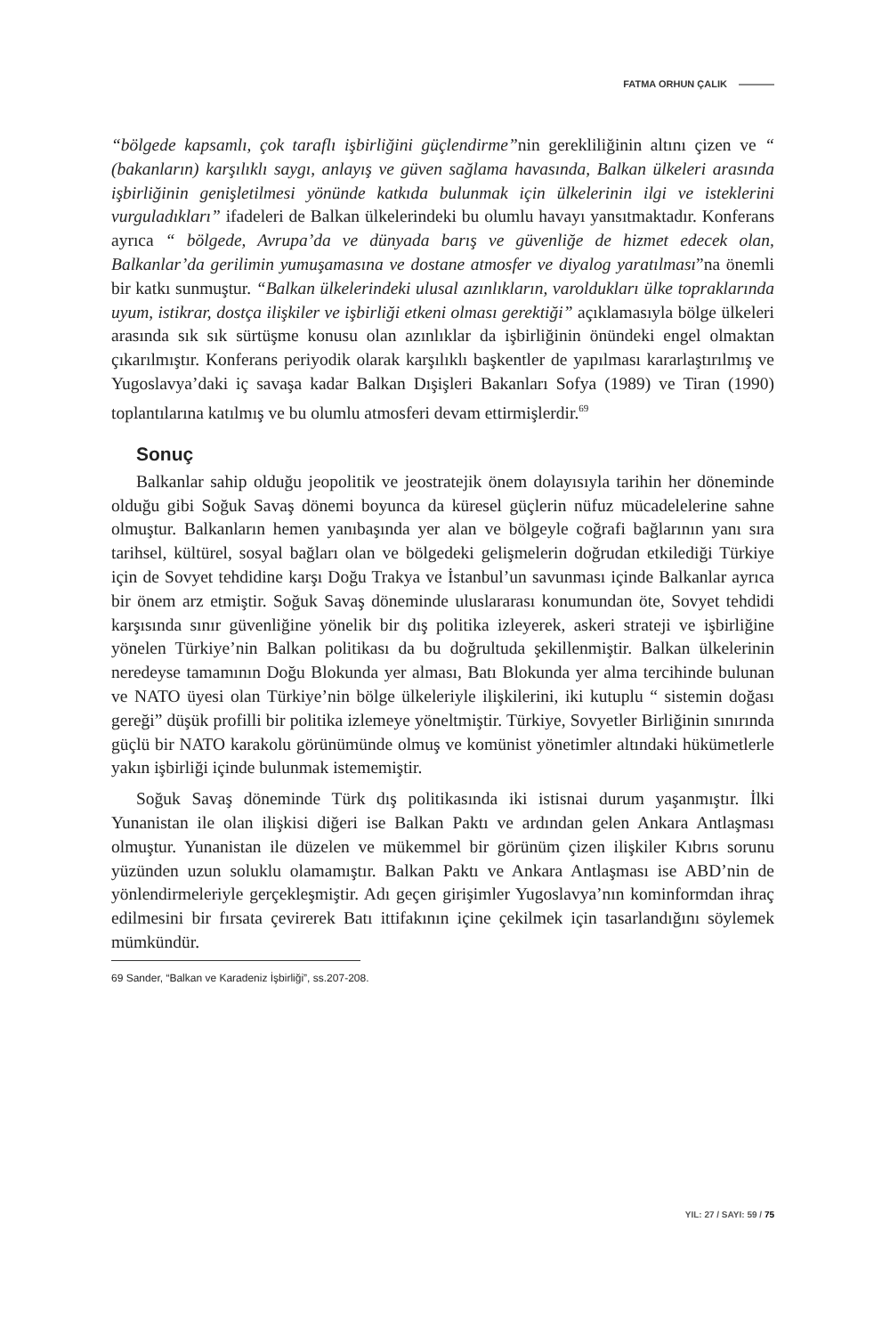FATMA ORHUN ÇALIK
“bölgede kapsamlı, çok taraflı işbirliğini güçlendirme”nin gerekliliğinin altını çizen ve “ (bakanların) karşılıklı saygı, anlayış ve güven sağlama havasında, Balkan ülkeleri arasında işbirliğinin genişletilmesi yönünde katkıda bulunmak için ülkelerinin ilgi ve isteklerini vurguladıkları” ifadeleri de Balkan ülkelerindeki bu olumlu havayı yansıtmaktadır. Konferans ayrıca “ bölgede, Avrupa’da ve dünyada barış ve güvenliğe de hizmet edecek olan, Balkanlar’da gerilimin yumuşamasına ve dostane atmosfer ve diyalog yaratılması”na önemli bir katkı sunmuştur. “Balkan ülkelerindeki ulusal azınlıkların, varoldukları ülke topraklarında uyum, istikrar, dostça ilişkiler ve işbirliği etkeni olması gerektiği” açıklamasıyla bölge ülkeleri arasında sık sık sürtüşme konusu olan azınlıklar da işbirliğinin önündeki engel olmaktan çıkarılmıştır. Konferans periyodik olarak karşılıklı başkentler de yapılması kararlaştırılmış ve Yugoslavya’daki iç savaşa kadar Balkan Dışişleri Bakanları Sofya (1989) ve Tiran (1990) toplantılarına katılmış ve bu olumlu atmosferi devam ettirmişlerdir.<sup>69</sup>
Sonuç
Balkanlar sahip olduğu jeopolitik ve jeostratejik önem dolayısıyla tarihin her döneminde olduğu gibi Soğuk Savaş dönemi boyunca da küresel güçlerin nüfuz mücadelelerine sahne olmuştur. Balkanların hemen yanıbaşında yer alan ve bölgeyle coğrafi bağlarının yanı sıra tarihsel, kültürel, sosyal bağları olan ve bölgedeki gelişmelerin doğrudan etkilediği Türkiye için de Sovyet tehdidine karşı Doğu Trakya ve İstanbul’un savunması içinde Balkanlar ayrıca bir önem arz etmiştir. Soğuk Savaş döneminde uluslararası konumundan öte, Sovyet tehdidi karşısında sınır güvenliğine yönelik bir dış politika izleyerek, askeri strateji ve işbirliğine yönelen Türkiye’nin Balkan politikası da bu doğrultuda şekillenmiştir. Balkan ülkelerinin neredeyse tamamının Doğu Blokunda yer alması, Batı Blokunda yer alma tercihinde bulunan ve NATO üyesi olan Türkiye’nin bölge ülkeleriyle ilişkilerini, iki kutuplu “ sistemin doğası gereği” düşük profilli bir politika izlemeye yöneltmiştir. Türkiye, Sovyetler Birliğinin sınırında güçlü bir NATO karakolu görünümünde olmuş ve komünist yönetimler altındaki hükümetlerle yakın işbirliği içinde bulunmak istememiştir.
Soğuk Savaş döneminde Türk dış politikasında iki istisnai durum yaşanmıştır. İlki Yunanistan ile olan ilişkisi diğeri ise Balkan Paktı ve ardından gelen Ankara Antlaşması olmuştur. Yunanistan ile düzelen ve mükemmel bir görünüm çizen ilişkiler Kıbrıs sorunu yüzünden uzun soluklu olamamıştır. Balkan Paktı ve Ankara Antlaşması ise ABD’nin de yönlendirmeleriyle gerçekleşmiştir. Adı geçen girişimler Yugoslavya’nın kominformdan ihraç edilmesini bir fırsata çevirerek Batı ittifakının içine çekilmek için tasarlandığını söylemek mümkündür.
69 Sander, “Balkan ve Karadeniz İşbirliği”, ss.207-208.
YIL: 27 / SAYI: 59 / 75